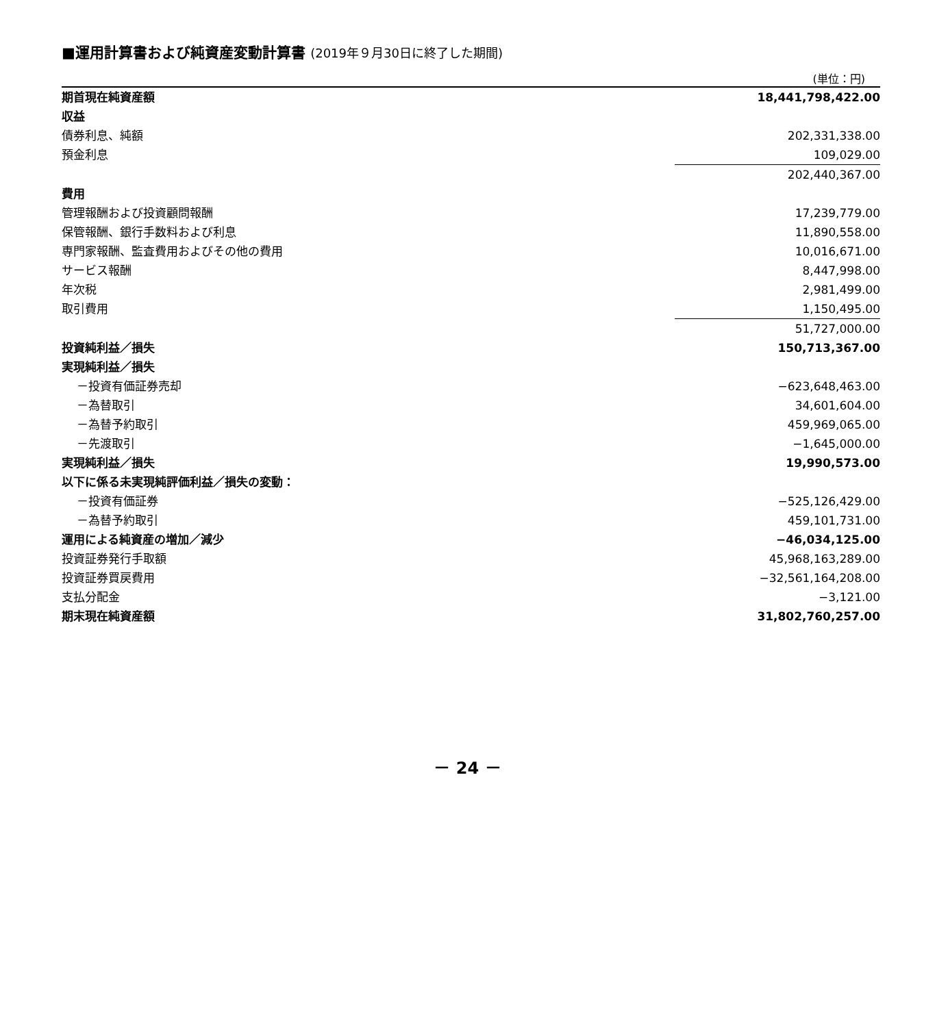■運用計算書および純資産変動計算書 (2019年９月30日に終了した期間)
(単位：円)
| 期首現在純資産額 | 18,441,798,422.00 |
| 収益 | |
| 債券利息、純額 | 202,331,338.00 |
| 預金利息 | 109,029.00 |
| | 202,440,367.00 |
| 費用 | |
| 管理報酬および投資顧問報酬 | 17,239,779.00 |
| 保管報酬、銀行手数料および利息 | 11,890,558.00 |
| 専門家報酬、監査費用およびその他の費用 | 10,016,671.00 |
| サービス報酬 | 8,447,998.00 |
| 年次税 | 2,981,499.00 |
| 取引費用 | 1,150,495.00 |
| | 51,727,000.00 |
| 投資純利益／損失 | 150,713,367.00 |
| 実現純利益／損失 | |
| －投資有価証券売却 | −623,648,463.00 |
| －為替取引 | 34,601,604.00 |
| －為替予約取引 | 459,969,065.00 |
| －先渡取引 | −1,645,000.00 |
| 実現純利益／損失 | 19,990,573.00 |
| 以下に係る未実現純評価利益／損失の変動： | |
| －投資有価証券 | −525,126,429.00 |
| －為替予約取引 | 459,101,731.00 |
| 運用による純資産の増加／減少 | −46,034,125.00 |
| 投資証券発行手取額 | 45,968,163,289.00 |
| 投資証券買戻費用 | −32,561,164,208.00 |
| 支払分配金 | −3,121.00 |
| 期末現在純資産額 | 31,802,760,257.00 |
－ 24 －